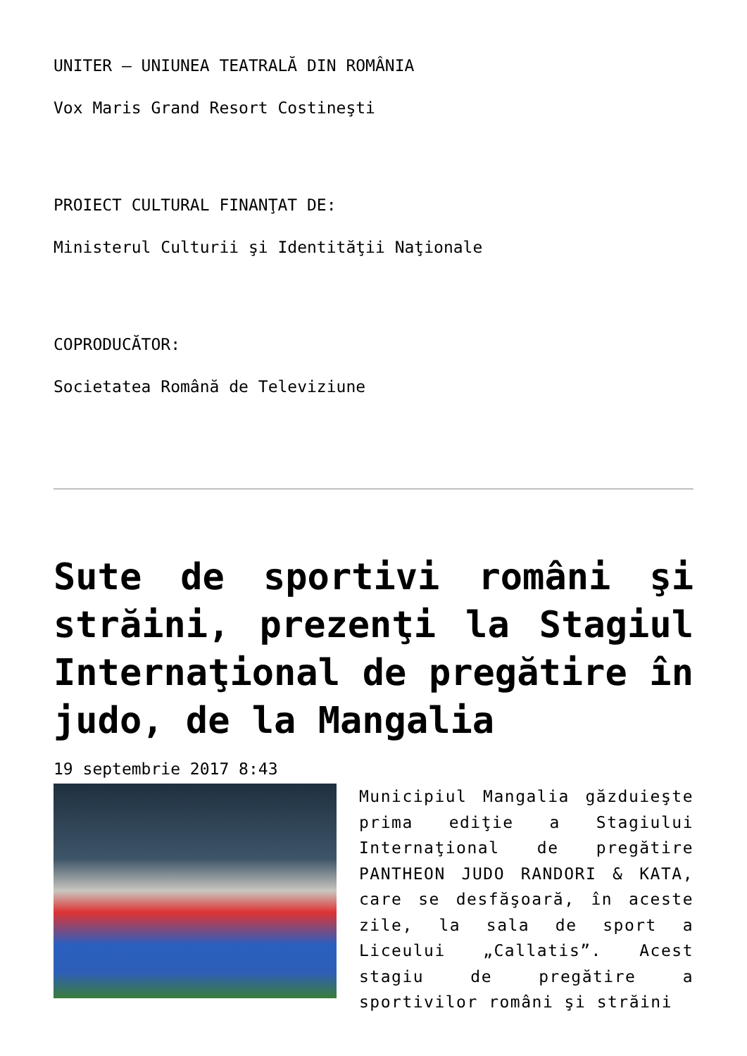UNITER – UNIUNEA TEATRALĂ DIN ROMÂNIA
Vox Maris Grand Resort Costineşti
PROIECT CULTURAL FINANŢAT DE:
Ministerul Culturii şi Identităţii Naţionale
COPRODUCĂTOR:
Societatea Română de Televiziune
Sute de sportivi români şi străini, prezenţi la Stagiul Internaţional de pregătire în judo, de la Mangalia
19 septembrie 2017 8:43
Municipiul Mangalia găzduieşte prima ediţie a Stagiului Internaţional de pregătire PANTHEON JUDO RANDORI & KATA, care se desfăşoară, în aceste zile, la sala de sport a Liceului „Callatis”. Acest stagiu de pregătire a sportivilor români şi străini